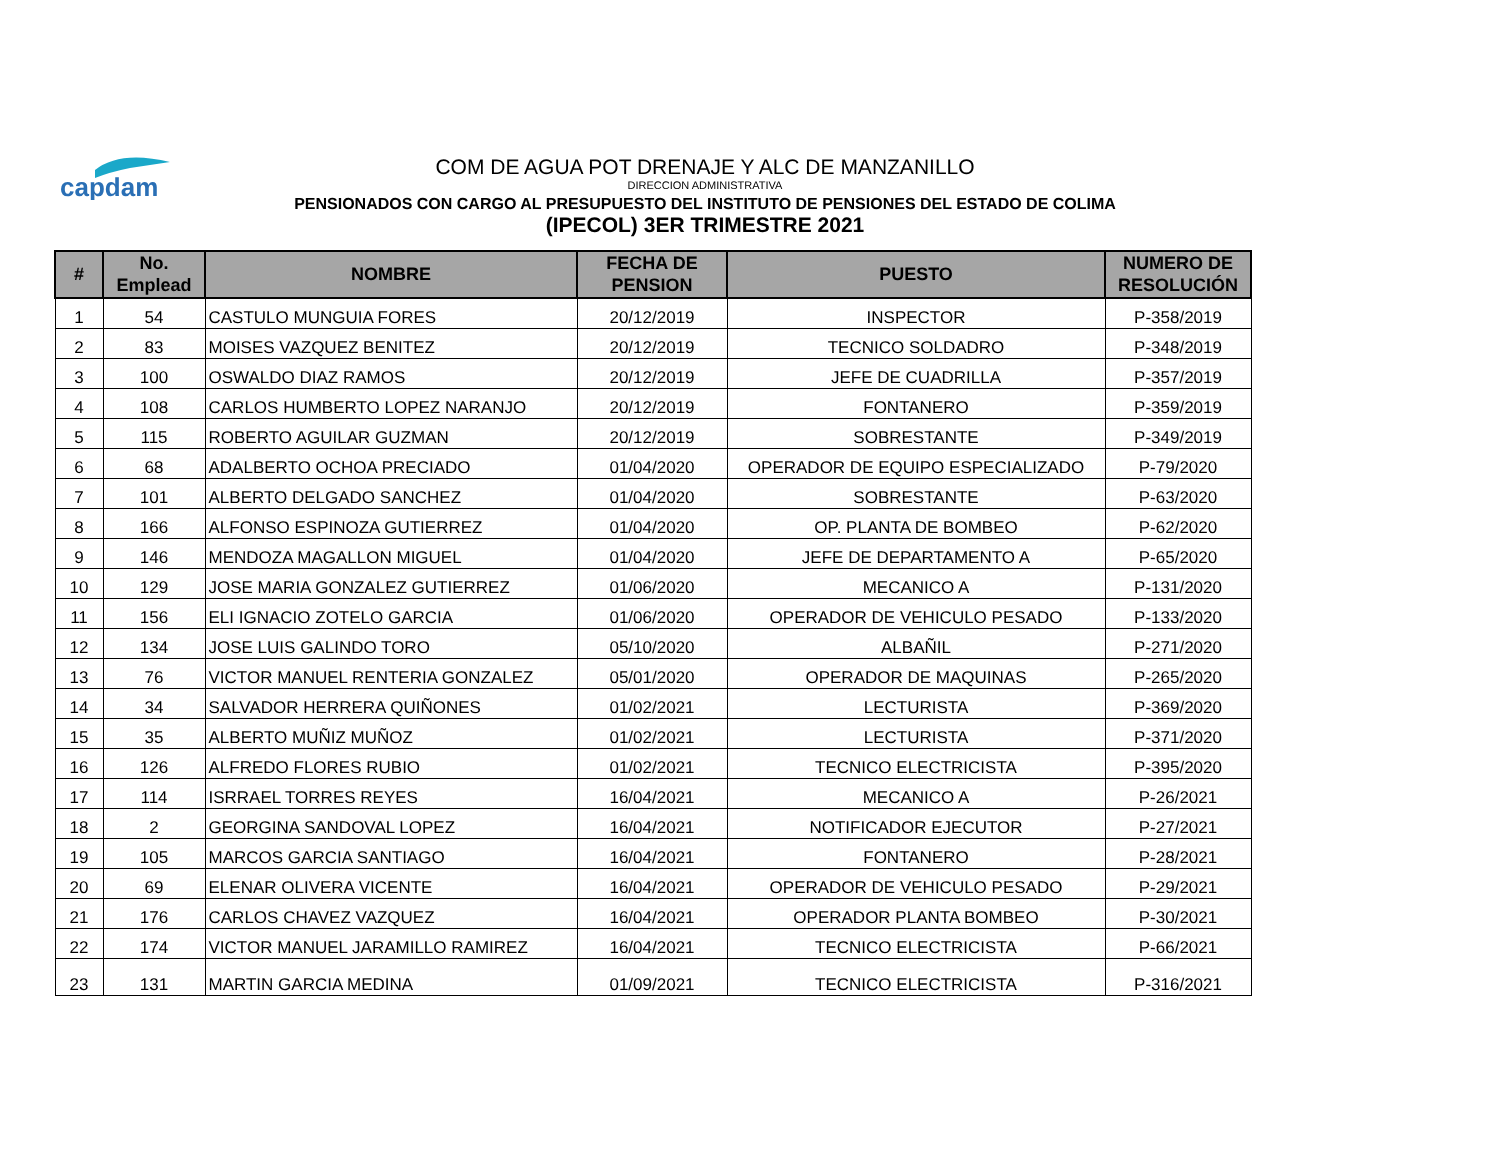capdam
COM DE AGUA POT DRENAJE Y ALC DE MANZANILLO
DIRECCION ADMINISTRATIVA
PENSIONADOS CON CARGO AL PRESUPUESTO DEL INSTITUTO DE PENSIONES DEL ESTADO DE COLIMA
(IPECOL) 3ER TRIMESTRE 2021
| # | No. Emplead | NOMBRE | FECHA DE PENSION | PUESTO | NUMERO DE RESOLUCIÓN |
| --- | --- | --- | --- | --- | --- |
| 1 | 54 | CASTULO MUNGUIA FORES | 20/12/2019 | INSPECTOR | P-358/2019 |
| 2 | 83 | MOISES VAZQUEZ BENITEZ | 20/12/2019 | TECNICO SOLDADRO | P-348/2019 |
| 3 | 100 | OSWALDO DIAZ RAMOS | 20/12/2019 | JEFE DE CUADRILLA | P-357/2019 |
| 4 | 108 | CARLOS HUMBERTO LOPEZ NARANJO | 20/12/2019 | FONTANERO | P-359/2019 |
| 5 | 115 | ROBERTO AGUILAR GUZMAN | 20/12/2019 | SOBRESTANTE | P-349/2019 |
| 6 | 68 | ADALBERTO OCHOA PRECIADO | 01/04/2020 | OPERADOR DE EQUIPO ESPECIALIZADO | P-79/2020 |
| 7 | 101 | ALBERTO DELGADO SANCHEZ | 01/04/2020 | SOBRESTANTE | P-63/2020 |
| 8 | 166 | ALFONSO ESPINOZA GUTIERREZ | 01/04/2020 | OP. PLANTA DE BOMBEO | P-62/2020 |
| 9 | 146 | MENDOZA MAGALLON MIGUEL | 01/04/2020 | JEFE DE DEPARTAMENTO A | P-65/2020 |
| 10 | 129 | JOSE MARIA GONZALEZ GUTIERREZ | 01/06/2020 | MECANICO A | P-131/2020 |
| 11 | 156 | ELI IGNACIO ZOTELO GARCIA | 01/06/2020 | OPERADOR DE VEHICULO PESADO | P-133/2020 |
| 12 | 134 | JOSE LUIS GALINDO TORO | 05/10/2020 | ALBAÑIL | P-271/2020 |
| 13 | 76 | VICTOR MANUEL RENTERIA GONZALEZ | 05/01/2020 | OPERADOR DE MAQUINAS | P-265/2020 |
| 14 | 34 | SALVADOR HERRERA QUIÑONES | 01/02/2021 | LECTURISTA | P-369/2020 |
| 15 | 35 | ALBERTO MUÑIZ MUÑOZ | 01/02/2021 | LECTURISTA | P-371/2020 |
| 16 | 126 | ALFREDO FLORES RUBIO | 01/02/2021 | TECNICO ELECTRICISTA | P-395/2020 |
| 17 | 114 | ISRRAEL TORRES REYES | 16/04/2021 | MECANICO A | P-26/2021 |
| 18 | 2 | GEORGINA SANDOVAL LOPEZ | 16/04/2021 | NOTIFICADOR EJECUTOR | P-27/2021 |
| 19 | 105 | MARCOS GARCIA SANTIAGO | 16/04/2021 | FONTANERO | P-28/2021 |
| 20 | 69 | ELENAR OLIVERA VICENTE | 16/04/2021 | OPERADOR DE VEHICULO PESADO | P-29/2021 |
| 21 | 176 | CARLOS CHAVEZ VAZQUEZ | 16/04/2021 | OPERADOR PLANTA BOMBEO | P-30/2021 |
| 22 | 174 | VICTOR MANUEL JARAMILLO RAMIREZ | 16/04/2021 | TECNICO ELECTRICISTA | P-66/2021 |
| 23 | 131 | MARTIN GARCIA MEDINA | 01/09/2021 | TECNICO ELECTRICISTA | P-316/2021 |